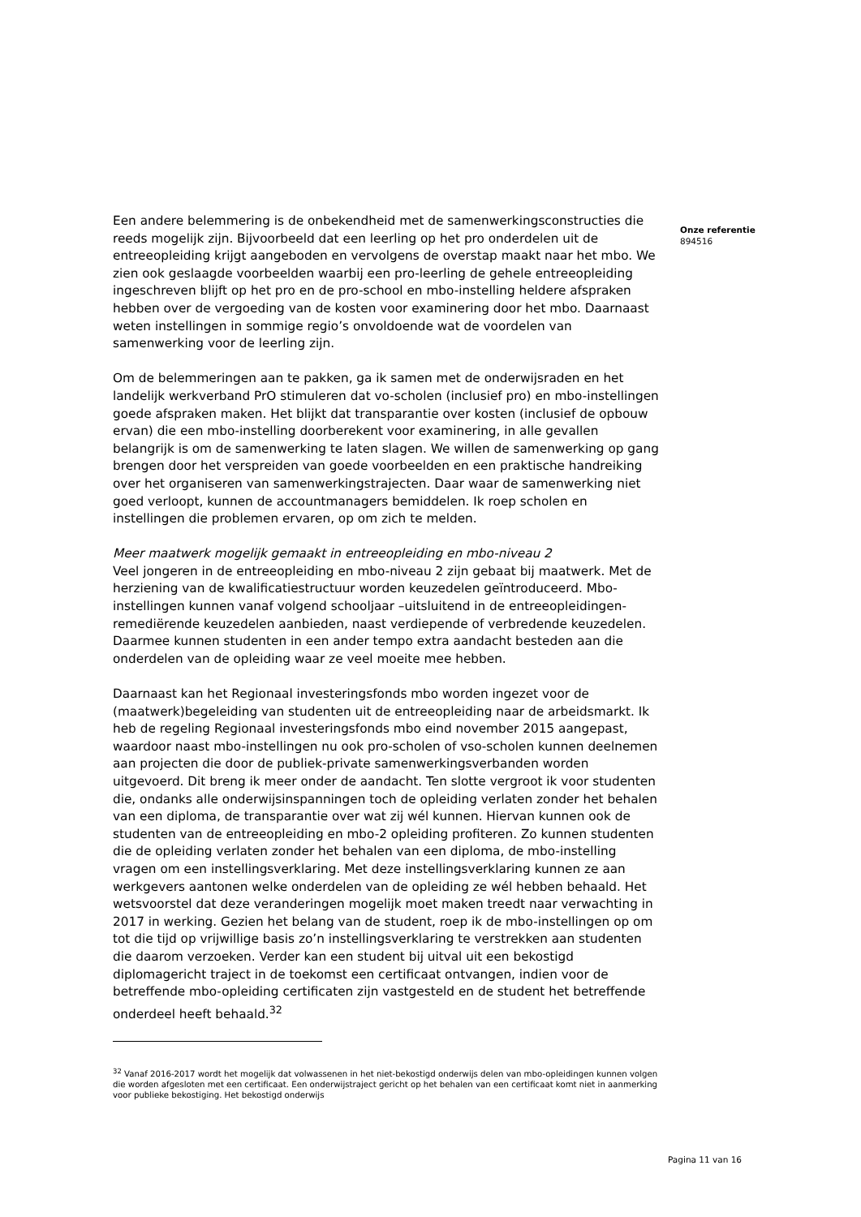Een andere belemmering is de onbekendheid met de samenwerkingsconstructies die reeds mogelijk zijn. Bijvoorbeeld dat een leerling op het pro onderdelen uit de entreeopleiding krijgt aangeboden en vervolgens de overstap maakt naar het mbo. We zien ook geslaagde voorbeelden waarbij een pro-leerling de gehele entreeopleiding ingeschreven blijft op het pro en de pro-school en mbo-instelling heldere afspraken hebben over de vergoeding van de kosten voor examinering door het mbo. Daarnaast weten instellingen in sommige regio’s onvoldoende wat de voordelen van samenwerking voor de leerling zijn.
Om de belemmeringen aan te pakken, ga ik samen met de onderwijsraden en het landelijk werkverband PrO stimuleren dat vo-scholen (inclusief pro) en mbo-instellingen goede afspraken maken. Het blijkt dat transparantie over kosten (inclusief de opbouw ervan) die een mbo-instelling doorberekent voor examinering, in alle gevallen belangrijk is om de samenwerking te laten slagen. We willen de samenwerking op gang brengen door het verspreiden van goede voorbeelden en een praktische handreiking over het organiseren van samenwerkingstrajecten. Daar waar de samenwerking niet goed verloopt, kunnen de accountmanagers bemiddelen. Ik roep scholen en instellingen die problemen ervaren, op om zich te melden.
Meer maatwerk mogelijk gemaakt in entreeopleiding en mbo-niveau 2
Veel jongeren in de entreeopleiding en mbo-niveau 2 zijn gebaat bij maatwerk. Met de herziening van de kwalificatiestructuur worden keuzedelen geïntroduceerd. Mbo-instellingen kunnen vanaf volgend schooljaar –uitsluitend in de entreeopleidingen-remediërende keuzedelen aanbieden, naast verdiepende of verbredende keuzedelen. Daarmee kunnen studenten in een ander tempo extra aandacht besteden aan die onderdelen van de opleiding waar ze veel moeite mee hebben.
Daarnaast kan het Regionaal investeringsfonds mbo worden ingezet voor de (maatwerk)begeleiding van studenten uit de entreeopleiding naar de arbeidsmarkt. Ik heb de regeling Regionaal investeringsfonds mbo eind november 2015 aangepast, waardoor naast mbo-instellingen nu ook pro-scholen of vso-scholen kunnen deelnemen aan projecten die door de publiek-private samenwerkingsverbanden worden uitgevoerd. Dit breng ik meer onder de aandacht. Ten slotte vergroot ik voor studenten die, ondanks alle onderwijsinspanningen toch de opleiding verlaten zonder het behalen van een diploma, de transparantie over wat zij wél kunnen. Hiervan kunnen ook de studenten van de entreeopleiding en mbo-2 opleiding profiteren. Zo kunnen studenten die de opleiding verlaten zonder het behalen van een diploma, de mbo-instelling vragen om een instellingsverklaring. Met deze instellingsverklaring kunnen ze aan werkgevers aantonen welke onderdelen van de opleiding ze wél hebben behaald. Het wetsvoorstel dat deze veranderingen mogelijk moet maken treedt naar verwachting in 2017 in werking. Gezien het belang van de student, roep ik de mbo-instellingen op om tot die tijd op vrijwillige basis zo’n instellingsverklaring te verstrekken aan studenten die daarom verzoeken. Verder kan een student bij uitval uit een bekostigd diplomagericht traject in de toekomst een certificaat ontvangen, indien voor de betreffende mbo-opleiding certificaten zijn vastgesteld en de student het betreffende onderdeel heeft behaald.<sup>32</sup>
<sup>32</sup> Vanaf 2016-2017 wordt het mogelijk dat volwassenen in het niet-bekostigd onderwijs delen van mbo-opleidingen kunnen volgen die worden afgesloten met een certificaat. Een onderwijstraject gericht op het behalen van een certificaat komt niet in aanmerking voor publieke bekostiging. Het bekostigd onderwijs
Onze referentie
894516
Pagina 11 van 16